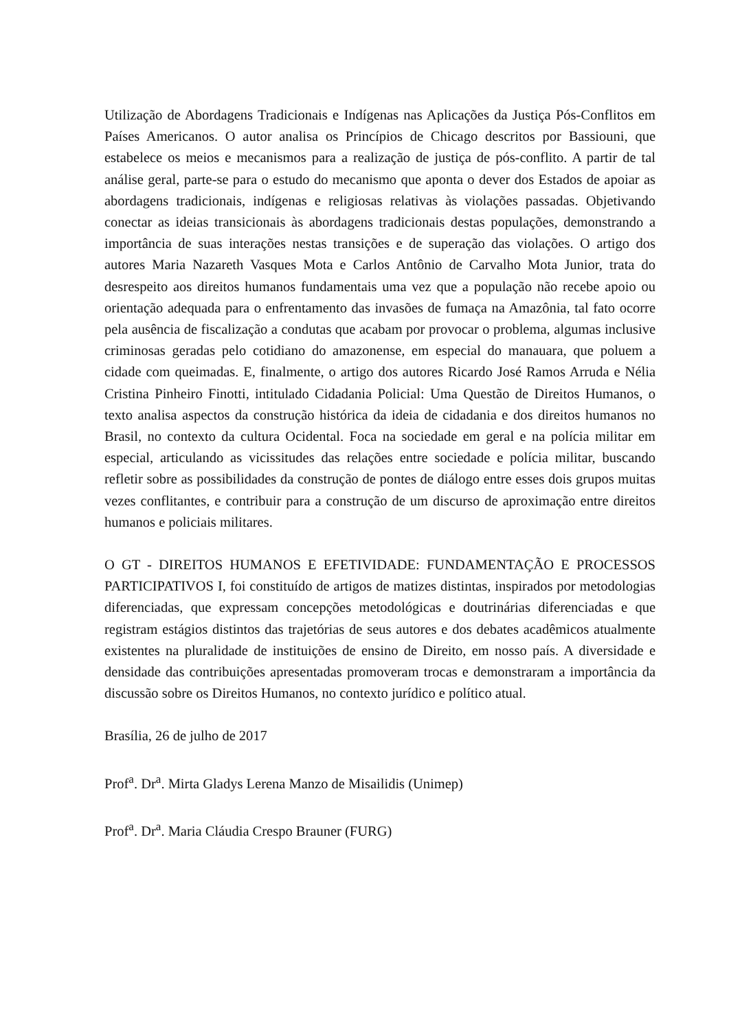Utilização de Abordagens Tradicionais e Indígenas nas Aplicações da Justiça Pós-Conflitos em Países Americanos. O autor analisa os Princípios de Chicago descritos por Bassiouni, que estabelece os meios e mecanismos para a realização de justiça de pós-conflito. A partir de tal análise geral, parte-se para o estudo do mecanismo que aponta o dever dos Estados de apoiar as abordagens tradicionais, indígenas e religiosas relativas às violações passadas. Objetivando conectar as ideias transicionais às abordagens tradicionais destas populações, demonstrando a importância de suas interações nestas transições e de superação das violações. O artigo dos autores Maria Nazareth Vasques Mota e Carlos Antônio de Carvalho Mota Junior, trata do desrespeito aos direitos humanos fundamentais uma vez que a população não recebe apoio ou orientação adequada para o enfrentamento das invasões de fumaça na Amazônia, tal fato ocorre pela ausência de fiscalização a condutas que acabam por provocar o problema, algumas inclusive criminosas geradas pelo cotidiano do amazonense, em especial do manauara, que poluem a cidade com queimadas. E, finalmente, o artigo dos autores Ricardo José Ramos Arruda e Nélia Cristina Pinheiro Finotti, intitulado Cidadania Policial: Uma Questão de Direitos Humanos, o texto analisa aspectos da construção histórica da ideia de cidadania e dos direitos humanos no Brasil, no contexto da cultura Ocidental. Foca na sociedade em geral e na polícia militar em especial, articulando as vicissitudes das relações entre sociedade e polícia militar, buscando refletir sobre as possibilidades da construção de pontes de diálogo entre esses dois grupos muitas vezes conflitantes, e contribuir para a construção de um discurso de aproximação entre direitos humanos e policiais militares.
O GT - DIREITOS HUMANOS E EFETIVIDADE: FUNDAMENTAÇÃO E PROCESSOS PARTICIPATIVOS I, foi constituído de artigos de matizes distintas, inspirados por metodologias diferenciadas, que expressam concepções metodológicas e doutrinárias diferenciadas e que registram estágios distintos das trajetórias de seus autores e dos debates acadêmicos atualmente existentes na pluralidade de instituições de ensino de Direito, em nosso país. A diversidade e densidade das contribuições apresentadas promoveram trocas e demonstraram a importância da discussão sobre os Direitos Humanos, no contexto jurídico e político atual.
Brasília, 26 de julho de 2017
Prof<sup>a</sup>. Dr<sup>a</sup>. Mirta Gladys Lerena Manzo de Misailidis (Unimep)
Prof<sup>a</sup>. Dr<sup>a</sup>. Maria Cláudia Crespo Brauner (FURG)